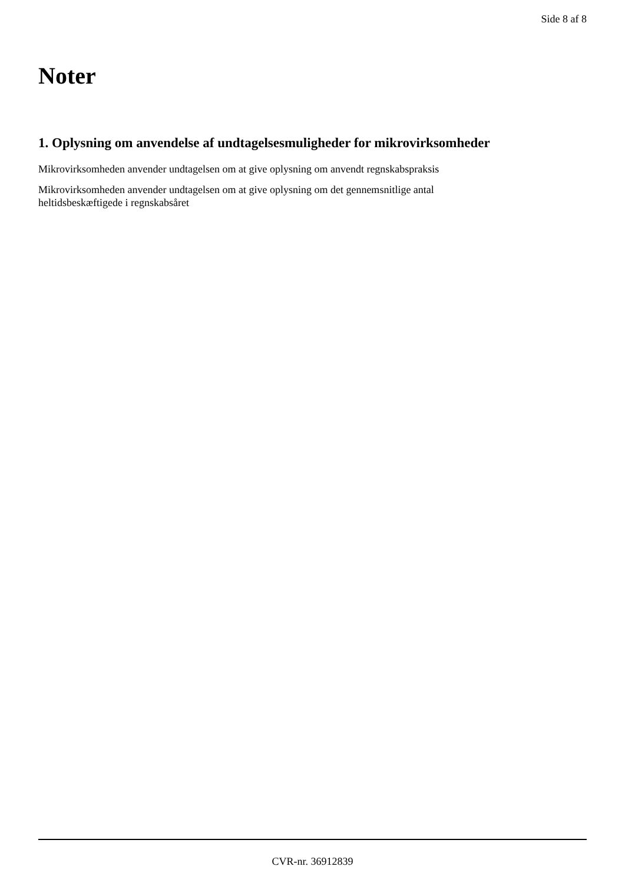Side 8 af 8
Noter
1. Oplysning om anvendelse af undtagelsesmuligheder for mikrovirksomheder
Mikrovirksomheden anvender undtagelsen om at give oplysning om anvendt regnskabspraksis
Mikrovirksomheden anvender undtagelsen om at give oplysning om det gennemsnitlige antal
heltidsbeskæftigede i regnskabsåret
CVR-nr. 36912839